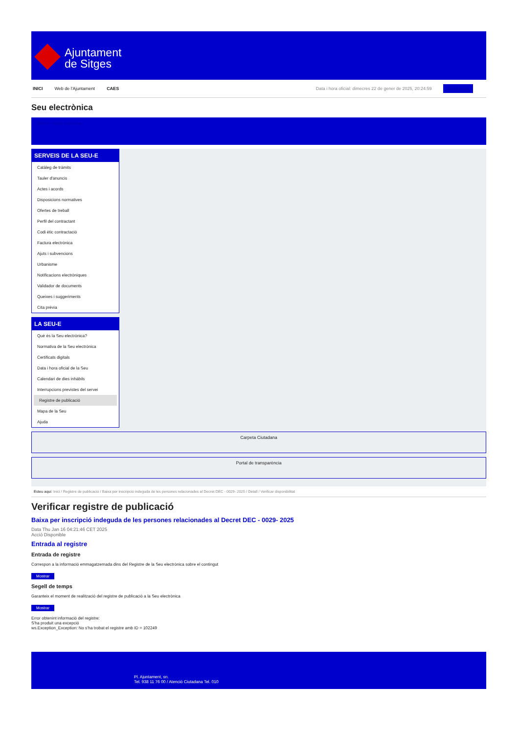Ajuntament
de Sitges
INICI Web de l'Ajuntament CAES Data i hora oficial: dimecres 22 de gener de 2025, 20:24:59 Electrònica
Seu electrònica
Obtenir còpia autèntica
SERVEIS DE LA SEU-E
Catàleg de tràmits
Tauler d'anuncis
Actes i acords
Disposicions normatives
Ofertes de treball
Perfil del contractant
Codi ètic contractació
Factura electrònica
Ajuts i subvencions
Urbanisme
Notificacions electròniques
Validador de documents
Queixes i suggeriments
Cita prèvia
LA SEU-E
Què és la Seu electrònica?
Normativa de la Seu electrònica
Certificats digitals
Data i hora oficial de la Seu
Calendari de dies inhàbils
Interrupcions previstes del servei
Registre de publicació
Mapa de la Seu
Ajuda
Carpeta Ciutadana
Portal de transparència
Esteu aquí: Inici / Registre de publicació / Baixa per inscripció indeguda de les persones relacionades al Decret DEC - 0029- 2025 / Detall / Verificar disponibilitat
Verificar registre de publicació
Baixa per inscripció indeguda de les persones relacionades al Decret DEC - 0029- 2025
Data Thu Jan 16 04:21:46 CET 2025
Acció Disponible
Entrada al registre
Entrada de registre
Correspon a la informació emmagatzemada dins del Registre de la Seu electrònica sobre el contingut
Mostrar
Segell de temps
Garanteix el moment de realització del registre de publicació a la Seu electrònica
Mostrar
Error obtenint informació del registre:
S'ha produit una excepció
ws.Exception_Exception: No s'ha trobat el registre amb ID = 102249
Pl. Ajuntament, sn.
Tel. 938 11 76 00 / Atenció Ciutadana Tel. 010